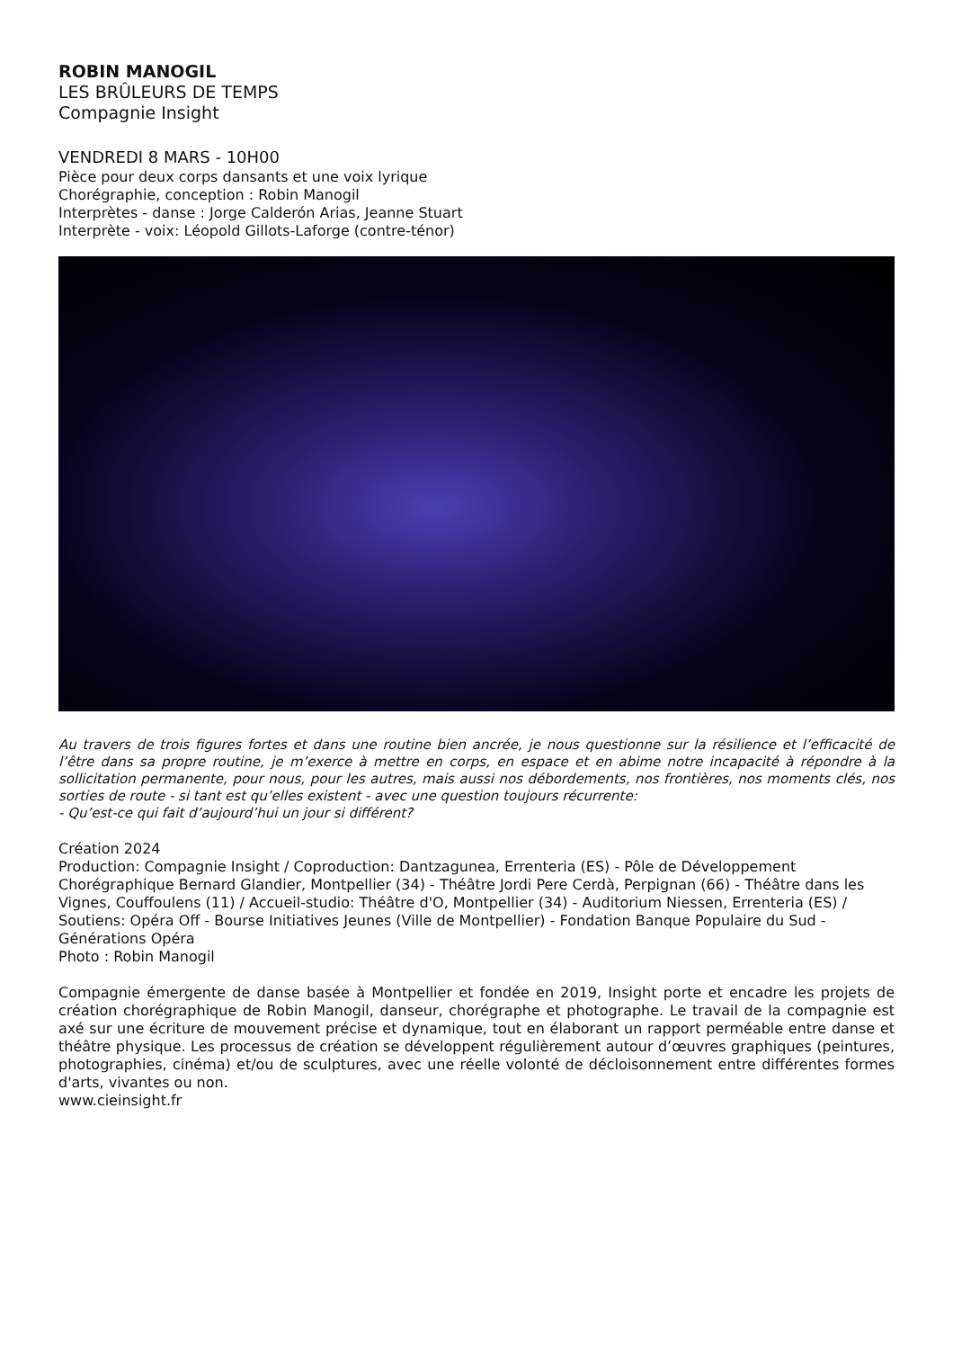ROBIN MANOGIL
LES BRÛLEURS DE TEMPS
Compagnie Insight
VENDREDI 8 MARS - 10H00
Pièce pour deux corps dansants et une voix lyrique
Chorégraphie, conception : Robin Manogil
Interprètes - danse : Jorge Calderón Arias, Jeanne Stuart
Interprète - voix: Léopold Gillots-Laforge (contre-ténor)
Au travers de trois figures fortes et dans une routine bien ancrée, je nous questionne sur la résilience et l’efficacité de l’être dans sa propre routine, je m’exerce à mettre en corps, en espace et en abime notre incapacité à répondre à la sollicitation permanente, pour nous, pour les autres, mais aussi nos débordements, nos frontières, nos moments clés, nos sorties de route - si tant est qu’elles existent - avec une question toujours récurrente:
- Qu’est-ce qui fait d’aujourd’hui un jour si différent?
Création 2024
Production: Compagnie Insight / Coproduction: Dantzagunea, Errenteria (ES) - Pôle de Développement Chorégraphique Bernard Glandier, Montpellier (34) - Théâtre Jordi Pere Cerdà, Perpignan (66) - Théâtre dans les Vignes, Couffoulens (11) / Accueil-studio: Théâtre d'O, Montpellier (34) - Auditorium Niessen, Errenteria (ES) / Soutiens: Opéra Off - Bourse Initiatives Jeunes (Ville de Montpellier) - Fondation Banque Populaire du Sud - Générations Opéra
Photo : Robin Manogil
Compagnie émergente de danse basée à Montpellier et fondée en 2019, Insight porte et encadre les projets de création chorégraphique de Robin Manogil, danseur, chorégraphe et photographe. Le travail de la compagnie est axé sur une écriture de mouvement précise et dynamique, tout en élaborant un rapport perméable entre danse et théâtre physique. Les processus de création se développent régulièrement autour d’œuvres graphiques (peintures, photographies, cinéma) et/ou de sculptures, avec une réelle volonté de décloisonnement entre différentes formes d'arts, vivantes ou non.
www.cieinsight.fr